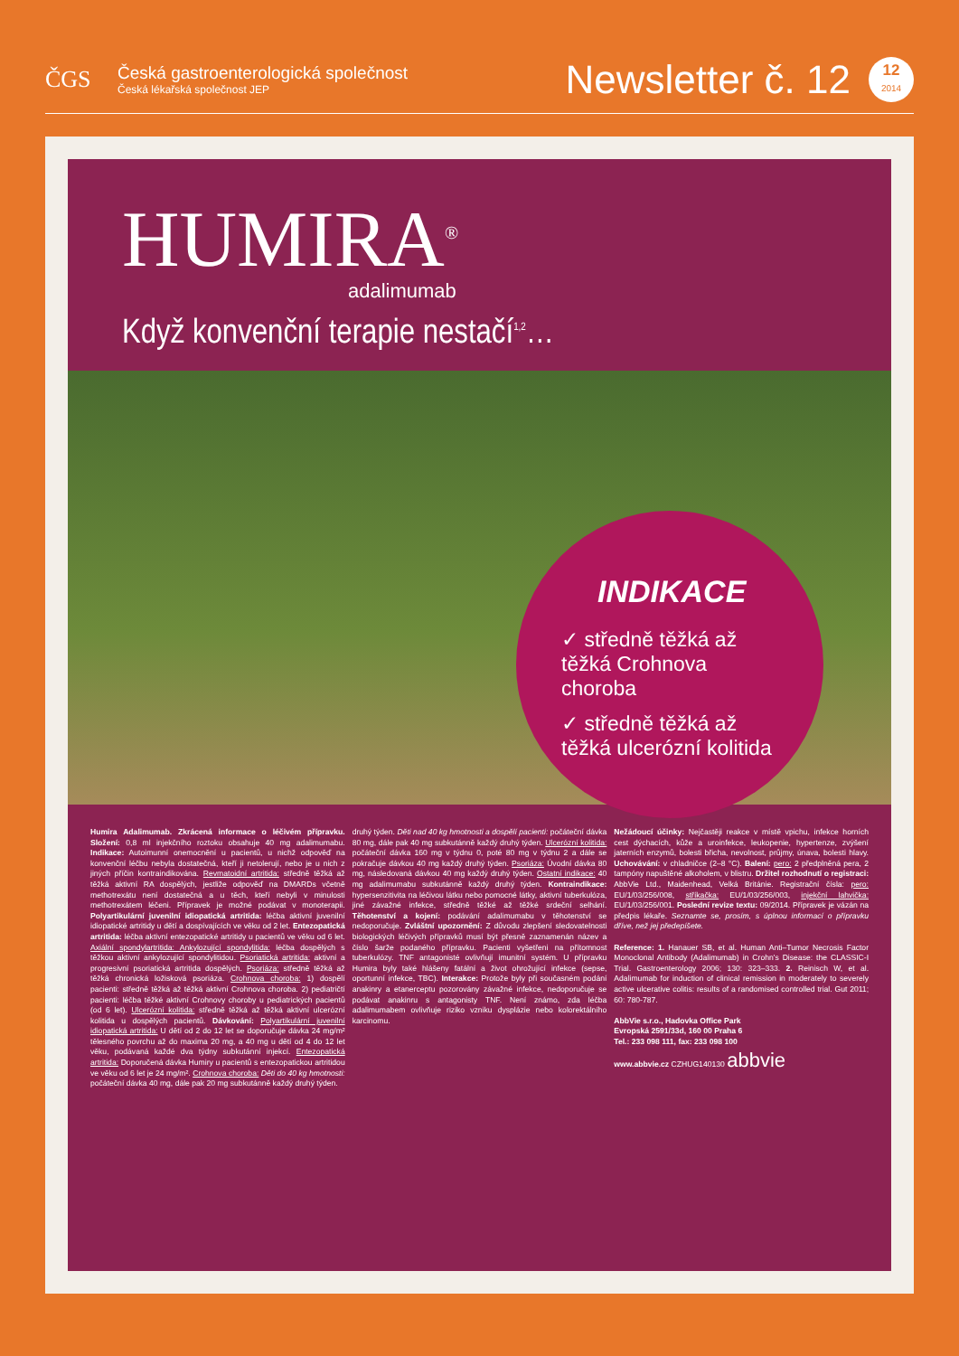ČGS
Česká gastroenterologická společnost
Česká lékařská společnost JEP
Newsletter č. 12
12
2014
HUMIRA<sup>®</sup>
adalimumab
Když konvenční terapie nestačí<sup>1,2</sup>…
INDIKACE
✓ středně těžká až těžká Crohnova choroba
✓ středně těžká až těžká ulcerózní kolitida
Humira Adalimumab. Zkrácená informace o léčivém přípravku. Složení: 0,8 ml injekčního roztoku obsahuje 40 mg adalimumabu. Indikace: Autoimunní onemocnění u pacientů, u nichž odpověď na konvenční léčbu nebyla dostatečná, kteří ji netolerují, nebo je u nich z jiných příčin kontraindikována. Revmatoidní artritida: středně těžká až těžká aktivní RA dospělých, jestliže odpověď na DMARDs včetně methotrexátu není dostatečná a u těch, kteří nebyli v minulosti methotrexátem léčeni. Přípravek je možné podávat v monoterapii. Polyartikulární juvenilní idiopatická artritida: léčba aktivní juvenilní idiopatické artritidy u dětí a dospívajících ve věku od 2 let. Entezopatická artritida: léčba aktivní entezopatické artritidy u pacientů ve věku od 6 let. Axiální spondylartritida: Ankylozující spondylitida: léčba dospělých s těžkou aktivní ankylozující spondylitidou. Psoriatická artritida: aktivní a progresivní psoriatická artritida dospělých. Psoriáza: středně těžká až těžká chronická ložisková psoriáza. Crohnova choroba: 1) dospělí pacienti: středně těžká až těžká aktivní Crohnova choroba. 2) pediatričtí pacienti: léčba těžké aktivní Crohnovy choroby u pediatrických pacientů (od 6 let). Ulcerózní kolitida: středně těžká až těžká aktivní ulcerózní kolitida u dospělých pacientů. Dávkování: Polyartikulární juvenilní idiopatická artritida: U dětí od 2 do 12 let se doporučuje dávka 24 mg/m² tělesného povrchu až do maxima 20 mg, a 40 mg u dětí od 4 do 12 let věku, podávaná každé dva týdny subkutánní injekcí. Entezopatická artritida: Doporučená dávka Humiry u pacientů s entezopatickou artritidou ve věku od 6 let je 24 mg/m². Crohnova choroba: Děti do 40 kg hmotnosti: počáteční dávka 40 mg, dále pak 20 mg subkutánně každý druhý týden.
druhý týden. Děti nad 40 kg hmotnosti a dospělí pacienti: počáteční dávka 80 mg, dále pak 40 mg subkutánně každý druhý týden. Ulcerózní kolitida: počáteční dávka 160 mg v týdnu 0, poté 80 mg v týdnu 2 a dále se pokračuje dávkou 40 mg každý druhý týden. Psoriáza: Úvodní dávka 80 mg, následovaná dávkou 40 mg každý druhý týden. Ostatní indikace: 40 mg adalimumabu subkutánně každý druhý týden. Kontraindikace: hypersenzitivita na léčivou látku nebo pomocné látky, aktivní tuberkulóza, jiné závažné infekce, středně těžké až těžké srdeční selhání. Těhotenství a kojení: podávání adalimumabu v těhotenství se nedoporučuje. Zvláštní upozornění: Z důvodu zlepšení sledovatelnosti biologických léčivých přípravků musí být přesně zaznamenán název a číslo šarže podaného přípravku. Pacienti vyšetřeni na přítomnost tuberkulózy. TNF antagonisté ovlivňují imunitní systém. U přípravku Humira byly také hlášeny fatální a život ohrožující infekce (sepse, oportunní infekce, TBC). Interakce: Protože byly při současném podání anakinry a etanerceptu pozorovány závažné infekce, nedoporučuje se podávat anakinru s antagonisty TNF. Není známo, zda léčba adalimumabem ovlivňuje riziko vzniku dysplázie nebo kolorektálního karcinomu.
Nežádoucí účinky: Nejčastěji reakce v místě vpichu, infekce horních cest dýchacích, kůže a uroinfekce, leukopenie, hypertenze, zvýšení jaterních enzymů, bolesti břicha, nevolnost, průjmy, únava, bolesti hlavy. Uchovávání: v chladničce (2–8 °C). Balení: pero: 2 předplněná pera, 2 tampóny napuštěné alkoholem, v blistru. Držitel rozhodnutí o registraci: AbbVie Ltd., Maidenhead, Velká Británie. Registrační čísla: pero: EU/1/03/256/008, stříkačka: EU/1/03/256/003, injekční lahvička: EU/1/03/256/001. Poslední revize textu: 09/2014. Přípravek je vázán na předpis lékaře. Seznamte se, prosím, s úplnou informací o přípravku dříve, než jej předepíšete.
Reference: 1. Hanauer SB, et al. Human Anti–Tumor Necrosis Factor Monoclonal Antibody (Adalimumab) in Crohn's Disease: the CLASSIC-I Trial. Gastroenterology 2006; 130: 323–333. 2. Reinisch W, et al. Adalimumab for induction of clinical remission in moderately to severely active ulcerative colitis: results of a randomised controlled trial. Gut 2011; 60: 780-787.
AbbVie s.r.o., Hadovka Office Park
Evropská 2591/33d, 160 00 Praha 6
Tel.: 233 098 111, fax: 233 098 100
www.abbvie.cz CZHUG140130 abbvie